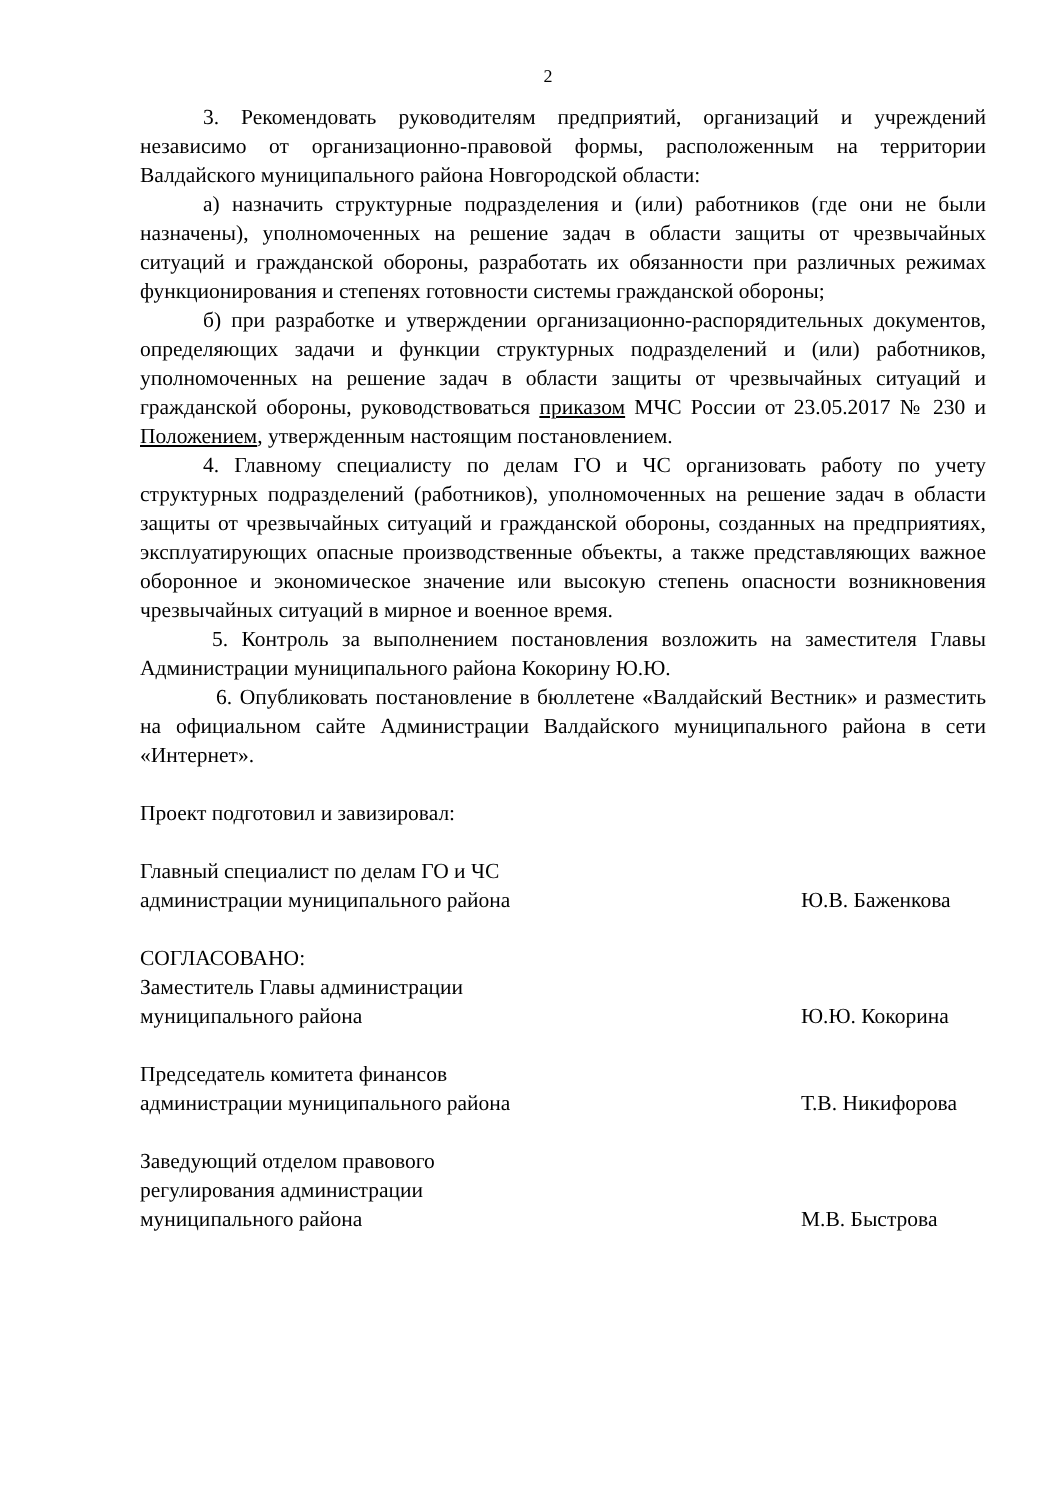2
3. Рекомендовать руководителям предприятий, организаций и учреждений независимо от организационно-правовой формы, расположенным на территории Валдайского муниципального района Новгородской области:
а) назначить структурные подразделения и (или) работников (где они не были назначены), уполномоченных на решение задач в области защиты от чрезвычайных ситуаций и гражданской обороны, разработать их обязанности при различных режимах функционирования и степенях готовности системы гражданской обороны;
б) при разработке и утверждении организационно-распорядительных документов, определяющих задачи и функции структурных подразделений и (или) работников, уполномоченных на решение задач в области защиты от чрезвычайных ситуаций и гражданской обороны, руководствоваться приказом МЧС России от 23.05.2017 № 230 и Положением, утвержденным настоящим постановлением.
4. Главному специалисту по делам ГО и ЧС организовать работу по учету структурных подразделений (работников), уполномоченных на решение задач в области защиты от чрезвычайных ситуаций и гражданской обороны, созданных на предприятиях, эксплуатирующих опасные производственные объекты, а также представляющих важное оборонное и экономическое значение или высокую степень опасности возникновения чрезвычайных ситуаций в мирное и военное время.
5. Контроль за выполнением постановления возложить на заместителя Главы Администрации муниципального района Кокорину Ю.Ю.
6. Опубликовать постановление в бюллетене «Валдайский Вестник» и разместить на официальном сайте Администрации Валдайского муниципального района в сети «Интернет».
Проект подготовил и завизировал:
Главный специалист по делам ГО и ЧС
администрации муниципального района
Ю.В. Баженкова
СОГЛАСОВАНО:
Заместитель Главы администрации
муниципального района
Ю.Ю. Кокорина
Председатель комитета финансов
администрации муниципального района
Т.В. Никифорова
Заведующий отделом правового
регулирования администрации
муниципального района
М.В. Быстрова